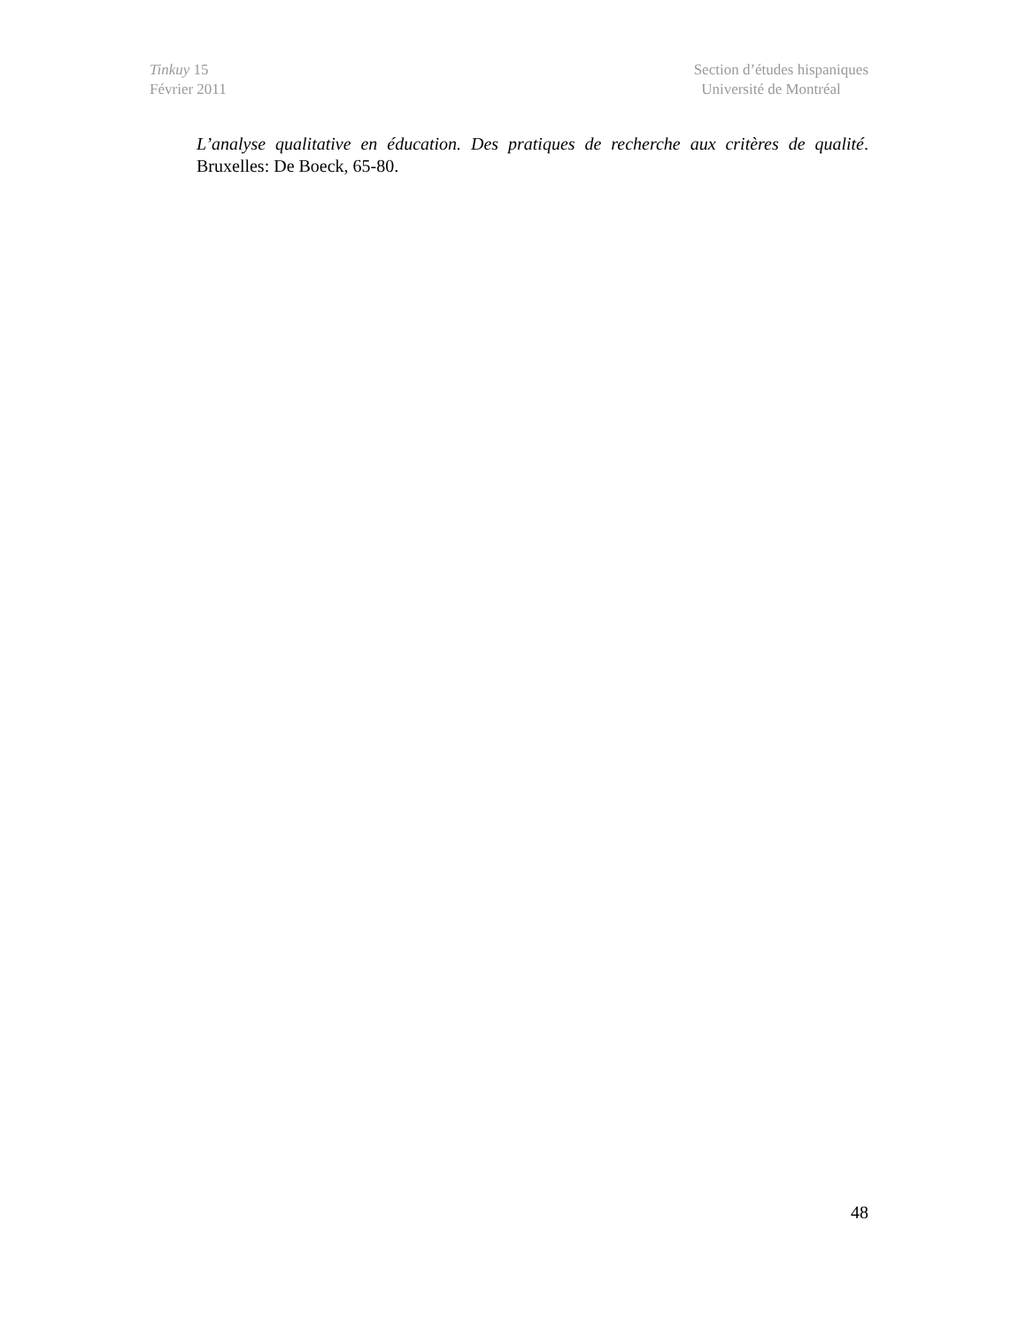Tinkuy 15
Février 2011
Section d’études hispaniques
Université de Montréal
L’analyse qualitative en éducation. Des pratiques de recherche aux critères de qualité. Bruxelles: De Boeck, 65-80.
48